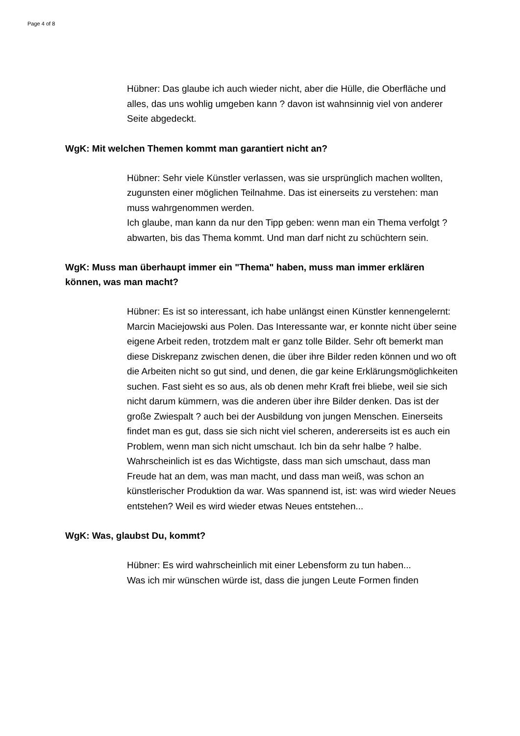Page 4 of 8
Hübner: Das glaube ich auch wieder nicht, aber die Hülle, die Oberfläche und alles, das uns wohlig umgeben kann ? davon ist wahnsinnig viel von anderer Seite abgedeckt.
WgK: Mit welchen Themen kommt man garantiert nicht an?
Hübner: Sehr viele Künstler verlassen, was sie ursprünglich machen wollten, zugunsten einer möglichen Teilnahme. Das ist einerseits zu verstehen: man muss wahrgenommen werden.
Ich glaube, man kann da nur den Tipp geben: wenn man ein Thema verfolgt ? abwarten, bis das Thema kommt. Und man darf nicht zu schüchtern sein.
WgK: Muss man überhaupt immer ein "Thema" haben, muss man immer erklären können, was man macht?
Hübner: Es ist so interessant, ich habe unlängst einen Künstler kennengelernt: Marcin Maciejowski aus Polen. Das Interessante war, er konnte nicht über seine eigene Arbeit reden, trotzdem malt er ganz tolle Bilder. Sehr oft bemerkt man diese Diskrepanz zwischen denen, die über ihre Bilder reden können und wo oft die Arbeiten nicht so gut sind, und denen, die gar keine Erklärungsmöglichkeiten suchen. Fast sieht es so aus, als ob denen mehr Kraft frei bliebe, weil sie sich nicht darum kümmern, was die anderen über ihre Bilder denken. Das ist der große Zwiespalt ? auch bei der Ausbildung von jungen Menschen. Einerseits findet man es gut, dass sie sich nicht viel scheren, andererseits ist es auch ein Problem, wenn man sich nicht umschaut. Ich bin da sehr halbe ? halbe.
Wahrscheinlich ist es das Wichtigste, dass man sich umschaut, dass man Freude hat an dem, was man macht, und dass man weiß, was schon an künstlerischer Produktion da war. Was spannend ist, ist: was wird wieder Neues entstehen? Weil es wird wieder etwas Neues entstehen...
WgK: Was, glaubst Du, kommt?
Hübner: Es wird wahrscheinlich mit einer Lebensform zu tun haben...
Was ich mir wünschen würde ist, dass die jungen Leute Formen finden